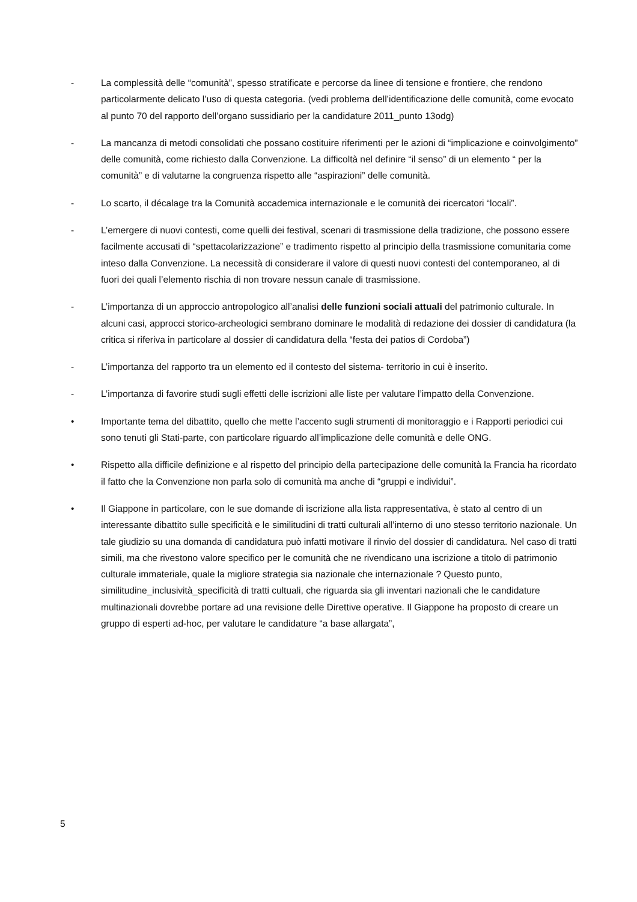- La complessità delle “comunità”, spesso stratificate e percorse da linee di tensione e frontiere, che rendono particolarmente delicato l’uso di questa categoria. (vedi problema dell’identificazione delle comunità, come evocato al punto 70 del rapporto dell’organo sussidiario per la candidature 2011_punto 13odg)
- La mancanza di metodi consolidati che possano costituire riferimenti per le azioni di “implicazione e coinvolgimento” delle comunità, come richiesto dalla Convenzione. La difficoltà nel definire “il senso” di un elemento “ per la comunità” e di valutarne la congruenza rispetto alle “aspirazioni” delle comunità.
- Lo scarto, il décalage tra la Comunità accademica internazionale e le comunità dei ricercatori “locali”.
- L’emergere di nuovi contesti, come quelli dei festival, scenari di trasmissione della tradizione, che possono essere facilmente accusati di “spettacolarizzazione” e tradimento rispetto al principio della trasmissione comunitaria come inteso dalla Convenzione. La necessità di considerare il valore di questi nuovi contesti del contemporaneo, al di fuori dei quali l’elemento rischia di non trovare nessun canale di trasmissione.
- L’importanza di un approccio antropologico all’analisi delle funzioni sociali attuali del patrimonio culturale. In alcuni casi, approcci storico-archeologici sembrano dominare le modalità di redazione dei dossier di candidatura (la critica si riferiva in particolare al dossier di candidatura della “festa dei patios di Cordoba”)
- L’importanza del rapporto tra un elemento ed il contesto del sistema- territorio in cui è inserito.
- L’importanza di favorire studi sugli effetti delle iscrizioni alle liste per valutare l’impatto della Convenzione.
• Importante tema del dibattito, quello che mette l’accento sugli strumenti di monitoraggio e i Rapporti periodici cui sono tenuti gli Stati-parte, con particolare riguardo all’implicazione delle comunità e delle ONG.
• Rispetto alla difficile definizione e al rispetto del principio della partecipazione delle comunità la Francia ha ricordato il fatto che la Convenzione non parla solo di comunità ma anche di “gruppi e individui”.
• Il Giappone in particolare, con le sue domande di iscrizione alla lista rappresentativa, è stato al centro di un interessante dibattito sulle specificità e le similitudini di tratti culturali all’interno di uno stesso territorio nazionale. Un tale giudizio su una domanda di candidatura può infatti motivare il rinvio del dossier di candidatura. Nel caso di tratti simili, ma che rivestono valore specifico per le comunità che ne rivendicano una iscrizione a titolo di patrimonio culturale immateriale, quale la migliore strategia sia nazionale che internazionale ? Questo punto, similitudine_inclusività_specificità di tratti cultuali, che riguarda sia gli inventari nazionali che le candidature multinazionali dovrebbe portare ad una revisione delle Direttive operative. Il Giappone ha proposto di creare un gruppo di esperti ad-hoc, per valutare le candidature “a base allargata”,
5